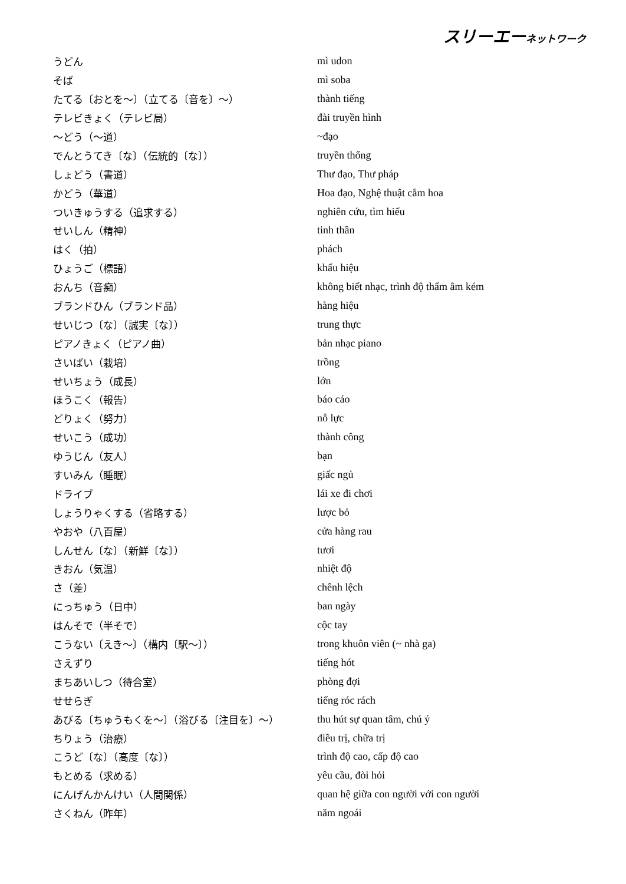スリーエーネットワーク
| うどん | mì udon |
| そば | mì soba |
| たてる〔おとを～〕（立てる〔音を〕～） | thành tiếng |
| テレビきょく（テレビ局） | đài truyền hình |
| ～どう（～道） | ~đạo |
| でんとうてき〔な〕（伝統的〔な〕） | truyền thống |
| しょどう（書道） | Thư đạo, Thư pháp |
| かどう（華道） | Hoa đạo, Nghệ thuật cắm hoa |
| ついきゅうする（追求する） | nghiên cứu, tìm hiểu |
| せいしん（精神） | tinh thần |
| はく（拍） | phách |
| ひょうご（標語） | khẩu hiệu |
| おんち（音痴） | không biết nhạc, trình độ thẩm âm kém |
| ブランドひん（ブランド品） | hàng hiệu |
| せいじつ〔な〕（誠実〔な〕） | trung thực |
| ピアノきょく（ピアノ曲） | bản nhạc piano |
| さいばい（栽培） | trồng |
| せいちょう（成長） | lớn |
| ほうこく（報告） | báo cáo |
| どりょく（努力） | nỗ lực |
| せいこう（成功） | thành công |
| ゆうじん（友人） | bạn |
| すいみん（睡眠） | giấc ngủ |
| ドライブ | lái xe đi chơi |
| しょうりゃくする（省略する） | lược bỏ |
| やおや（八百屋） | cửa hàng rau |
| しんせん〔な〕（新鮮〔な〕） | tươi |
| きおん（気温） | nhiệt độ |
| さ（差） | chênh lệch |
| にっちゅう（日中） | ban ngày |
| はんそで（半そで） | cộc tay |
| こうない〔えき～〕（構内〔駅～〕） | trong khuôn viên (~ nhà ga) |
| さえずり | tiếng hót |
| まちあいしつ（待合室） | phòng đợi |
| せせらぎ | tiếng róc rách |
| あびる〔ちゅうもくを～〕（浴びる〔注目を〕～） | thu hút sự quan tâm, chú ý |
| ちりょう（治療） | điều trị, chữa trị |
| こうど〔な〕（高度〔な〕） | trình độ cao, cấp độ cao |
| もとめる（求める） | yêu cầu, đòi hỏi |
| にんげんかんけい（人間関係） | quan hệ giữa con người với con người |
| さくねん（昨年） | năm ngoái |